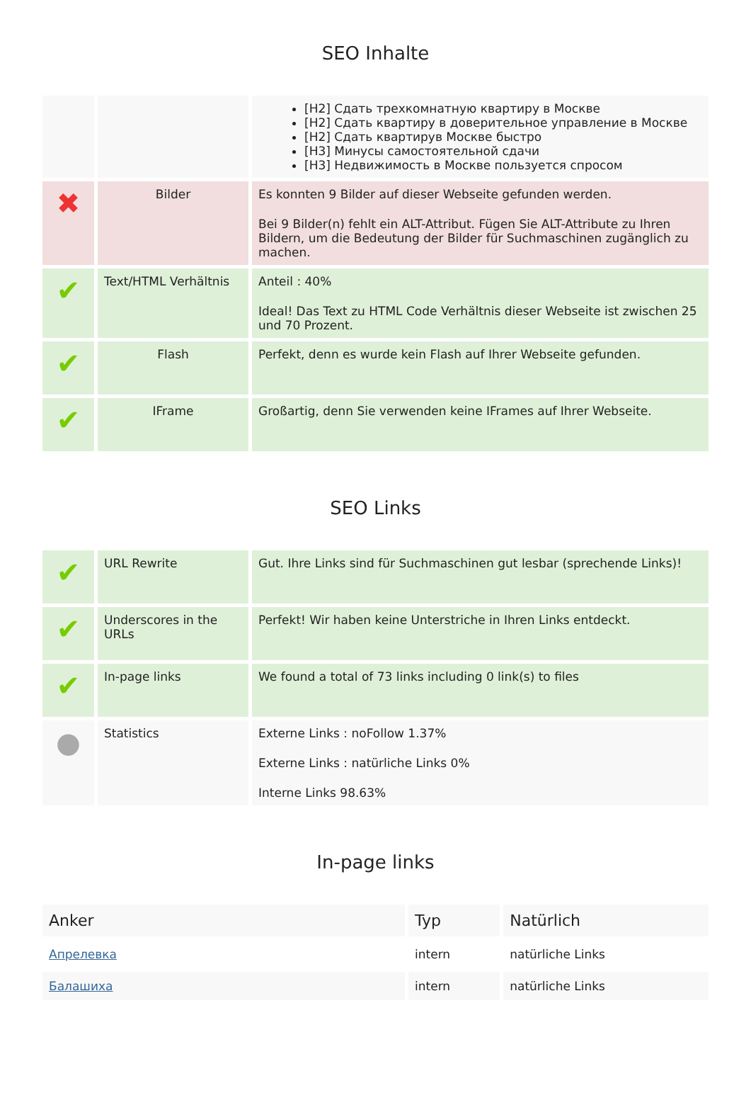SEO Inhalte
| | | [H2] Сдать трехкомнатную квартиру в Москве [H2] Сдать квартиру в доверительное управление в Москве [H2] Сдать квартирув Москве быстро [H3] Минусы самостоятельной сдачи [H3] Недвижимость в Москве пользуется спросом |
| ✖ | Bilder | Es konnten 9 Bilder auf dieser Webseite gefunden werden. Bei 9 Bilder(n) fehlt ein ALT-Attribut. Fügen Sie ALT-Attribute zu Ihren Bildern, um die Bedeutung der Bilder für Suchmaschinen zugänglich zu machen. |
| ✔ | Text/HTML Verhältnis | Anteil : 40% Ideal! Das Text zu HTML Code Verhältnis dieser Webseite ist zwischen 25 und 70 Prozent. |
| ✔ | Flash | Perfekt, denn es wurde kein Flash auf Ihrer Webseite gefunden. |
| ✔ | IFrame | Großartig, denn Sie verwenden keine IFrames auf Ihrer Webseite. |
SEO Links
| ✔ | URL Rewrite | Gut. Ihre Links sind für Suchmaschinen gut lesbar (sprechende Links)! |
| ✔ | Underscores in the URLs | Perfekt! Wir haben keine Unterstriche in Ihren Links entdeckt. |
| ✔ | In-page links | We found a total of 73 links including 0 link(s) to files |
| ● | Statistics | Externe Links : noFollow 1.37% Externe Links : natürliche Links 0% Interne Links 98.63% |
In-page links
| Anker | Typ | Natürlich |
| --- | --- | --- |
| Апрелевка | intern | natürliche Links |
| Балашиха | intern | natürliche Links |